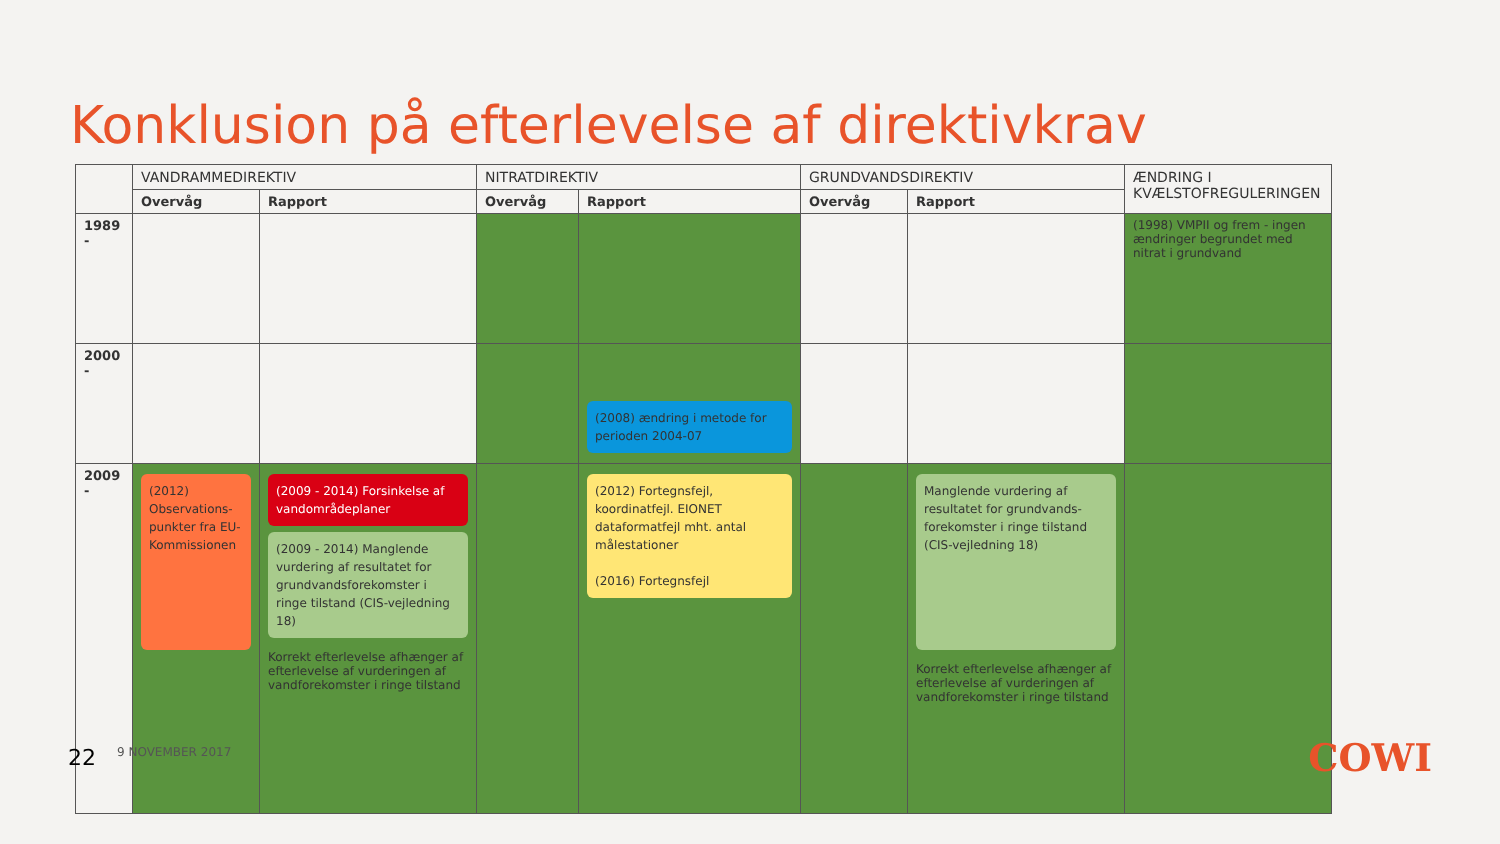Konklusion på efterlevelse af direktivkrav
| | VANDRAMMEDIREKTIV | | NITRATDIREKTIV | | GRUNDVANDSDIREKTIV | | ÆNDRING I KVÆLSTOFREGULERINGEN |
| --- | --- | --- | --- | --- | --- | --- | --- |
| | Overvåg | Rapport | Overvåg | Rapport | Overvåg | Rapport | |
| 1989 - | | | | | | | (1998) VMPII og frem - ingen ændringer begrundet med nitrat i grundvand |
| 2000 - | | | | (2008) ændring i metode for perioden 2004-07 | | | |
| 2009 - | (2012) Observations-punkter fra EU-Kommissionen | (2009 - 2014) Forsinkelse af vandområdeplaner (2009 - 2014) Manglende vurdering af resultatet for grundvandsforekomster i ringe tilstand (CIS-vejledning 18) Korrekt efterlevelse afhænger af efterlevelse af vurderingen af vandforekomster i ringe tilstand | | (2012) Fortegnsfejl, koordinatfejl. EIONET dataformatfejl mht. antal målestationer (2016) Fortegnsfejl | | Manglende vurdering af resultatet for grundvands-forekomster i ringe tilstand (CIS-vejledning 18) Korrekt efterlevelse afhænger af efterlevelse af vurderingen af vandforekomster i ringe tilstand | |
22 9 NOVEMBER 2017 COWI